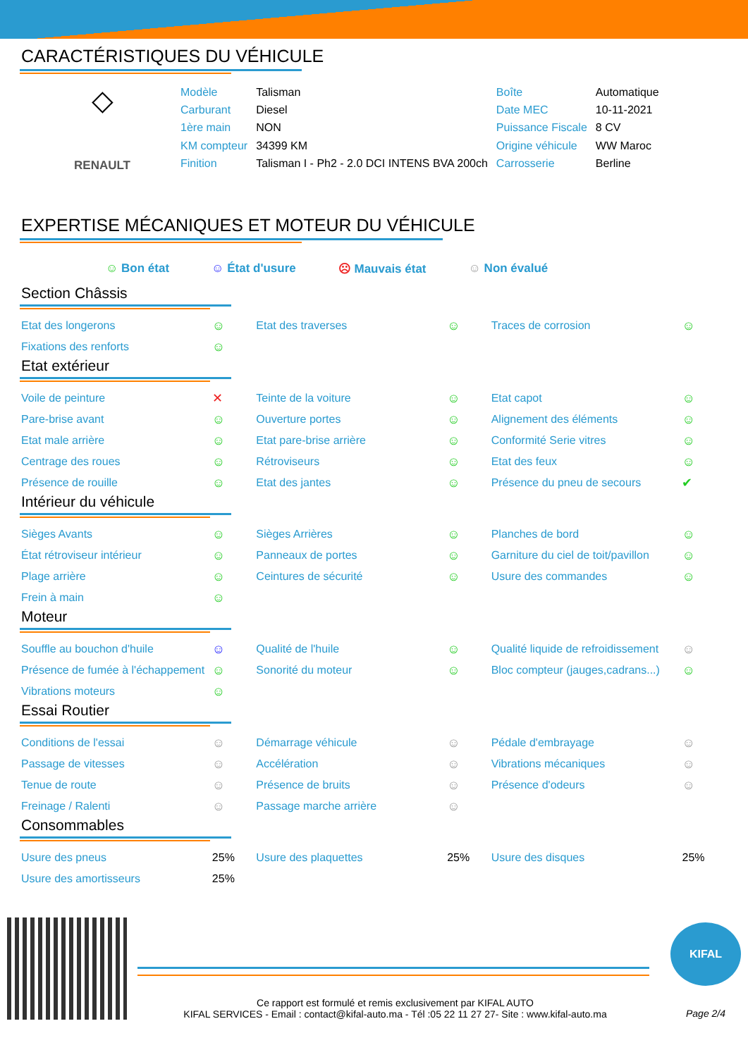CARACTÉRISTIQUES DU VÉHICULE
◇
RENAULT
| Modèle | Talisman | Boîte | Automatique |
| Carburant | Diesel | Date MEC | 10-11-2021 |
| 1ère main | NON | Puissance Fiscale | 8 CV |
| KM compteur | 34399 KM | Origine véhicule | WW Maroc |
| Finition | Talisman I - Ph2 - 2.0 DCI INTENS BVA 200ch | Carrosserie | Berline |
EXPERTISE MÉCANIQUES ET MOTEUR DU VÉHICULE
☺ Bon état ☺ État d'usure ☹ Mauvais état ☺ Non évalué
Section Châssis
| Etat des longerons | ☺ | Etat des traverses | ☺ | Traces de corrosion | ☺ |
| Fixations des renforts | ☺ | | | | |
Etat extérieur
| Voile de peinture | ✕ | Teinte de la voiture | ☺ | Etat capot | ☺ |
| Pare-brise avant | ☺ | Ouverture portes | ☺ | Alignement des éléments | ☺ |
| Etat male arrière | ☺ | Etat pare-brise arrière | ☺ | Conformité Serie vitres | ☺ |
| Centrage des roues | ☺ | Rétroviseurs | ☺ | Etat des feux | ☺ |
| Présence de rouille | ☺ | Etat des jantes | ☺ | Présence du pneu de secours | ✔ |
Intérieur du véhicule
| Sièges Avants | ☺ | Sièges Arrières | ☺ | Planches de bord | ☺ |
| État rétroviseur intérieur | ☺ | Panneaux de portes | ☺ | Garniture du ciel de toit/pavillon | ☺ |
| Plage arrière | ☺ | Ceintures de sécurité | ☺ | Usure des commandes | ☺ |
| Frein à main | ☺ | | | | |
Moteur
| Souffle au bouchon d'huile | ☺ | Qualité de l'huile | ☺ | Qualité liquide de refroidissement | ☺ |
| Présence de fumée à l'échappement | ☺ | Sonorité du moteur | ☺ | Bloc compteur (jauges,cadrans...) | ☺ |
| Vibrations moteurs | ☺ | | | | |
Essai Routier
| Conditions de l'essai | ☺ | Démarrage véhicule | ☺ | Pédale d'embrayage | ☺ |
| Passage de vitesses | ☺ | Accélération | ☺ | Vibrations mécaniques | ☺ |
| Tenue de route | ☺ | Présence de bruits | ☺ | Présence d'odeurs | ☺ |
| Freinage / Ralenti | ☺ | Passage marche arrière | ☺ | | |
Consommables
| Usure des pneus | 25% | Usure des plaquettes | 25% | Usure des disques | 25% |
| Usure des amortisseurs | 25% | | | | |
Ce rapport est formulé et remis exclusivement par KIFAL AUTO
KIFAL SERVICES - Email : contact@kifal-auto.ma - Tél :05 22 11 27 27- Site : www.kifal-auto.ma
KIFAL
Page 2/4